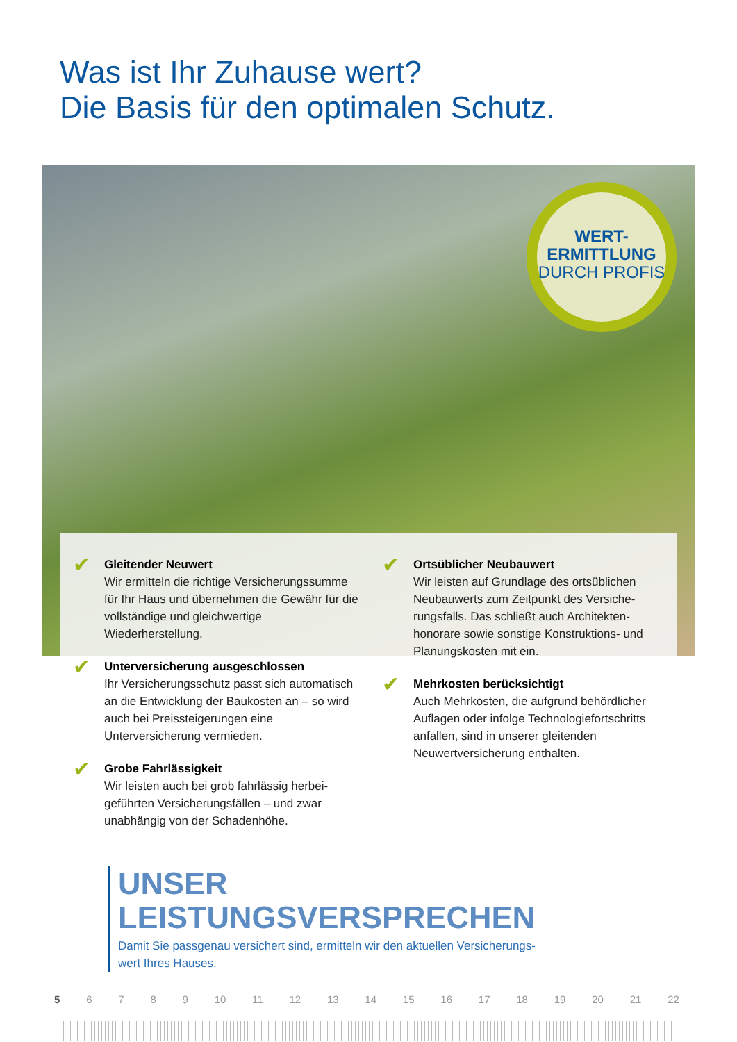Was ist Ihr Zuhause wert?
Die Basis für den optimalen Schutz.
WERT-
ERMITTLUNG
DURCH PROFIS
✔
Gleitender Neuwert
Wir ermitteln die richtige Versicherungs­summe für Ihr Haus und übernehmen die Gewähr für die vollständige und gleich­wertige Wiederherstellung.
✔
Unterversicherung ausgeschlossen
Ihr Versicherungsschutz passt sich auto­matisch an die Entwicklung der Baukosten an – so wird auch bei Preissteigerungen eine Unterversicherung vermieden.
✔
Grobe Fahrlässigkeit
Wir leisten auch bei grob fahrlässig herbei­geführten Versicherungsfällen – und zwar unabhängig von der Schadenhöhe.
✔
Ortsüblicher Neubauwert
Wir leisten auf Grundlage des ortsüblichen Neubauwerts zum Zeitpunkt des Versiche­rungsfalls. Das schließt auch Architekten­honorare sowie sonstige Konstruktions- und Planungskosten mit ein.
✔
Mehrkosten berücksichtigt
Auch Mehrkosten, die aufgrund behördli­cher Auflagen oder infolge Technologiefort­schritts anfallen, sind in unserer gleitenden Neuwertversicherung enthalten.
UNSER
LEISTUNGSVERSPRECHEN
Damit Sie passgenau versichert sind, ermitteln wir den aktuellen Versicherungs-
wert Ihres Hauses.
5 6 7 8 9 10 11 12 13 14 15 16 17 18 19 20 21 22